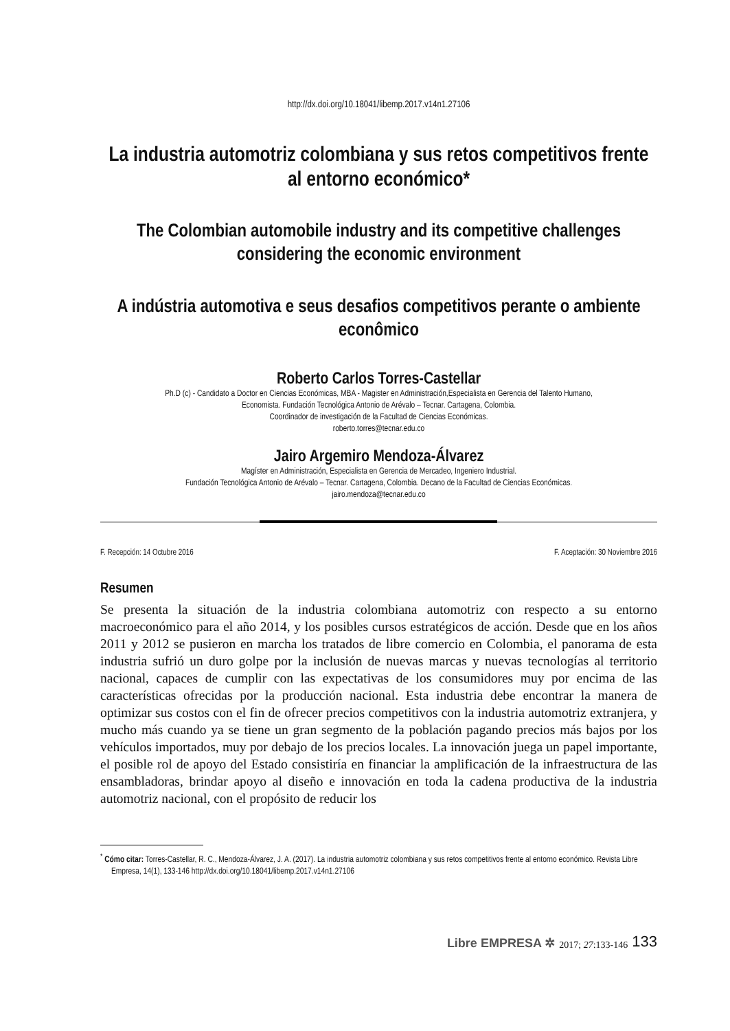http://dx.doi.org/10.18041/libemp.2017.v14n1.27106
La industria automotriz colombiana y sus retos competitivos frente al entorno económico*
The Colombian automobile industry and its competitive challenges considering the economic environment
A indústria automotiva e seus desafios competitivos perante o ambiente econômico
Roberto Carlos Torres-Castellar
Ph.D (c) - Candidato a Doctor en Ciencias Económicas, MBA - Magister en Administración,Especialista en Gerencia del Talento Humano,
Economista. Fundación Tecnológica Antonio de Arévalo – Tecnar. Cartagena, Colombia.
Coordinador de investigación de la Facultad de Ciencias Económicas.
roberto.torres@tecnar.edu.co
Jairo Argemiro Mendoza-Álvarez
Magíster en Administración, Especialista en Gerencia de Mercadeo, Ingeniero Industrial.
Fundación Tecnológica Antonio de Arévalo – Tecnar. Cartagena, Colombia. Decano de la Facultad de Ciencias Económicas.
jairo.mendoza@tecnar.edu.co
F. Recepción: 14 Octubre 2016 F. Aceptación: 30 Noviembre 2016
Resumen
Se presenta la situación de la industria colombiana automotriz con respecto a su entorno macroeconómico para el año 2014, y los posibles cursos estratégicos de acción. Desde que en los años 2011 y 2012 se pusieron en marcha los tratados de libre comercio en Colombia, el panorama de esta industria sufrió un duro golpe por la inclusión de nuevas marcas y nuevas tecnologías al territorio nacional, capaces de cumplir con las expectativas de los consumidores muy por encima de las características ofrecidas por la producción nacional. Esta industria debe encontrar la manera de optimizar sus costos con el fin de ofrecer precios competitivos con la industria automotriz extranjera, y mucho más cuando ya se tiene un gran segmento de la población pagando precios más bajos por los vehículos importados, muy por debajo de los precios locales. La innovación juega un papel importante, el posible rol de apoyo del Estado consistiría en financiar la amplificación de la infraestructura de las ensambladoras, brindar apoyo al diseño e innovación en toda la cadena productiva de la industria automotriz nacional, con el propósito de reducir los
<sup>*</sup> Cómo citar: Torres-Castellar, R. C., Mendoza-Álvarez, J. A. (2017). La industria automotriz colombiana y sus retos competitivos frente al entorno económico. Revista Libre Empresa, 14(1), 133-146 http://dx.doi.org/10.18041/libemp.2017.v14n1.27106
Libre EMPRESA ✲ 2017; 27:133-146 133